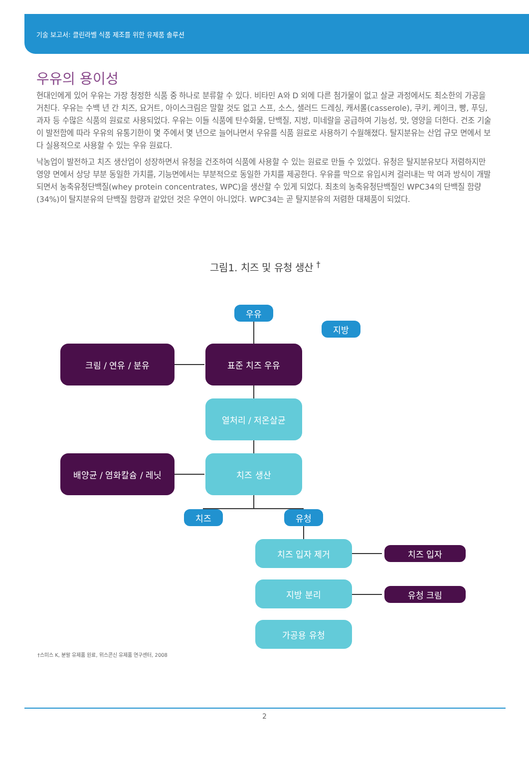기술 보고서: 클린라벨 식품 제조를 위한 유제품 솔루션
우유의 용이성
현대인에게 있어 우유는 가장 청정한 식품 중 하나로 분류할 수 있다. 비타민 A와 D 외에 다른 첨가물이 없고 살균 과정에서도 최소한의 가공을 거친다. 우유는 수백 년 간 치즈, 요거트, 아이스크림은 말할 것도 없고 스프, 소스, 샐러드 드레싱, 캐서롤(casserole), 쿠키, 케이크, 빵, 푸딩, 과자 등 수많은 식품의 원료로 사용되었다. 우유는 이들 식품에 탄수화물, 단백질, 지방, 미네랄을 공급하여 기능성, 맛, 영양을 더한다. 건조 기술이 발전함에 따라 우유의 유통기한이 몇 주에서 몇 년으로 늘어나면서 우유를 식품 원료로 사용하기 수월해졌다. 탈지분유는 산업 규모 면에서 보다 실용적으로 사용할 수 있는 우유 원료다.
낙농업이 발전하고 치즈 생산업이 성장하면서 유청을 건조하여 식품에 사용할 수 있는 원료로 만들 수 있었다. 유청은 탈지분유보다 저렴하지만 영양 면에서 상당 부분 동일한 가치를, 기능면에서는 부분적으로 동일한 가치를 제공한다. 우유를 막으로 유입시켜 걸러내는 막 여과 방식이 개발되면서 농축유청단백질(whey protein concentrates, WPC)을 생산할 수 있게 되었다. 최초의 농축유청단백질인 WPC34의 단백질 함량(34%)이 탈지분유의 단백질 함량과 같았던 것은 우연이 아니었다. WPC34는 곧 탈지분유의 저렴한 대체품이 되었다.
그림1. 치즈 및 유청 생산 <sup>†</sup>
우유
지방
크림 / 연유 / 분유 표준 치즈 우유
열처리 / 저온살균
배양균 / 염화칼슘 / 레닛 치즈 생산
치즈 유청
치즈 입자 제거
치즈 입자
지방 분리
유청 크림
가공용 유청
†스미스 K, 분말 유제품 원료, 위스콘신 유제품 연구센터, 2008
2